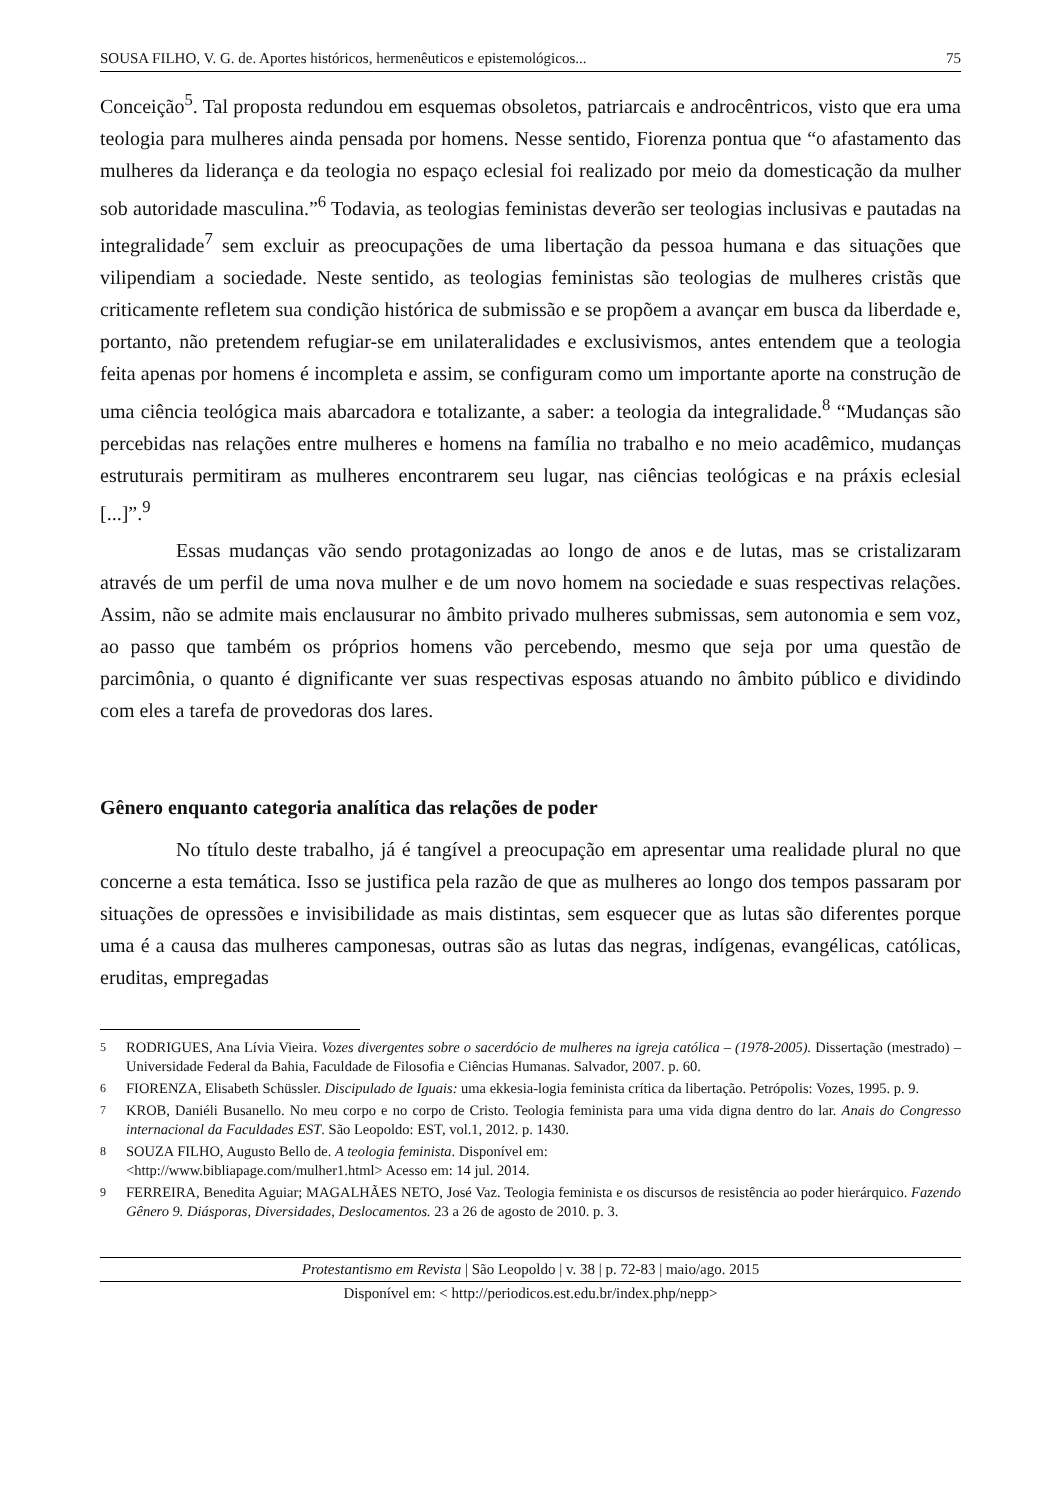SOUSA FILHO, V. G. de. Aportes históricos, hermenêuticos e epistemológicos... 75
Conceição<sup>5</sup>. Tal proposta redundou em esquemas obsoletos, patriarcais e androcêntricos, visto que era uma teologia para mulheres ainda pensada por homens. Nesse sentido, Fiorenza pontua que “o afastamento das mulheres da liderança e da teologia no espaço eclesial foi realizado por meio da domesticação da mulher sob autoridade masculina.”<sup>6</sup> Todavia, as teologias feministas deverão ser teologias inclusivas e pautadas na integralidade<sup>7</sup> sem excluir as preocupações de uma libertação da pessoa humana e das situações que vilipendiam a sociedade. Neste sentido, as teologias feministas são teologias de mulheres cristãs que criticamente refletem sua condição histórica de submissão e se propõem a avançar em busca da liberdade e, portanto, não pretendem refugiar-se em unilateralidades e exclusivismos, antes entendem que a teologia feita apenas por homens é incompleta e assim, se configuram como um importante aporte na construção de uma ciência teológica mais abarcadora e totalizante, a saber: a teologia da integralidade.<sup>8</sup> “Mudanças são percebidas nas relações entre mulheres e homens na família no trabalho e no meio acadêmico, mudanças estruturais permitiram as mulheres encontrarem seu lugar, nas ciências teológicas e na práxis eclesial [...]”.<sup>9</sup>
Essas mudanças vão sendo protagonizadas ao longo de anos e de lutas, mas se cristalizaram através de um perfil de uma nova mulher e de um novo homem na sociedade e suas respectivas relações. Assim, não se admite mais enclausurar no âmbito privado mulheres submissas, sem autonomia e sem voz, ao passo que também os próprios homens vão percebendo, mesmo que seja por uma questão de parcimônia, o quanto é dignificante ver suas respectivas esposas atuando no âmbito público e dividindo com eles a tarefa de provedoras dos lares.
Gênero enquanto categoria analítica das relações de poder
No título deste trabalho, já é tangível a preocupação em apresentar uma realidade plural no que concerne a esta temática. Isso se justifica pela razão de que as mulheres ao longo dos tempos passaram por situações de opressões e invisibilidade as mais distintas, sem esquecer que as lutas são diferentes porque uma é a causa das mulheres camponesas, outras são as lutas das negras, indígenas, evangélicas, católicas, eruditas, empregadas
5 RODRIGUES, Ana Lívia Vieira. Vozes divergentes sobre o sacerdócio de mulheres na igreja católica – (1978-2005). Dissertação (mestrado) – Universidade Federal da Bahia, Faculdade de Filosofia e Ciências Humanas. Salvador, 2007. p. 60.
6 FIORENZA, Elisabeth Schüssler. Discipulado de Iguais: uma ekkesia-logia feminista crítica da libertação. Petrópolis: Vozes, 1995. p. 9.
7 KROB, Daniéli Busanello. No meu corpo e no corpo de Cristo. Teologia feminista para uma vida digna dentro do lar. Anais do Congresso internacional da Faculdades EST. São Leopoldo: EST, vol.1, 2012. p. 1430.
8 SOUZA FILHO, Augusto Bello de. A teologia feminista. Disponível em:
<http://www.bibliapage.com/mulher1.html> Acesso em: 14 jul. 2014.
9 FERREIRA, Benedita Aguiar; MAGALHÃES NETO, José Vaz. Teologia feminista e os discursos de resistência ao poder hierárquico. Fazendo Gênero 9. Diásporas, Diversidades, Deslocamentos. 23 a 26 de agosto de 2010. p. 3.
Protestantismo em Revista | São Leopoldo | v. 38 | p. 72-83 | maio/ago. 2015
Disponível em: < http://periodicos.est.edu.br/index.php/nepp>